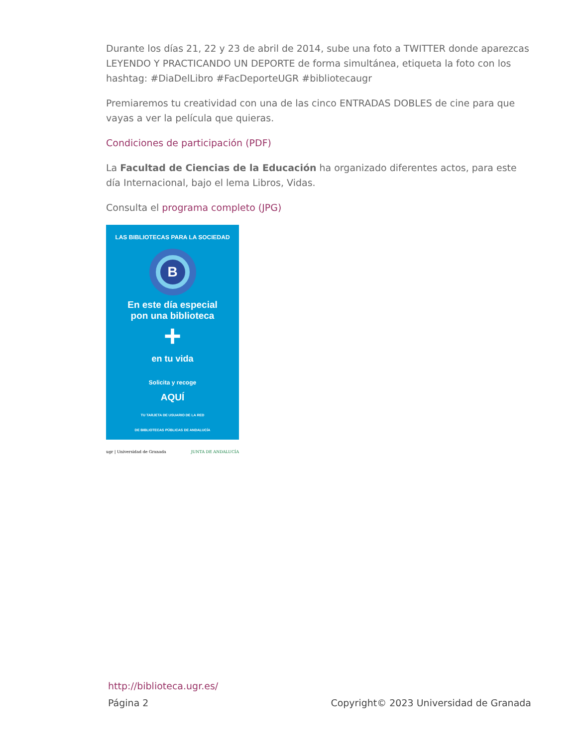Durante los días 21, 22 y 23 de abril de 2014, sube una foto a TWITTER donde aparezcas LEYENDO Y PRACTICANDO UN DEPORTE de forma simultánea, etiqueta la foto con los hashtag: #DiaDelLibro #FacDeporteUGR #bibliotecaugr
Premiaremos tu creatividad con una de las cinco ENTRADAS DOBLES de cine para que vayas a ver la película que quieras.
Condiciones de participación (PDF)
La Facultad de Ciencias de la Educación ha organizado diferentes actos, para este día Internacional, bajo el lema Libros, Vidas.
Consulta el programa completo (JPG)
LAS BIBLIOTECAS PARA LA SOCIEDAD
B
En este día especial
pon una biblioteca
+
en tu vida
Solicita y recoge
AQUÍ
TU TARJETA DE USUARIO DE LA RED
DE BIBLIOTECAS PÚBLICAS DE ANDALUCÍA
ugr | Universidad de Granada JUNTA DE ANDALUCÍA
http://biblioteca.ugr.es/
Página 2 Copyright© 2023 Universidad de Granada